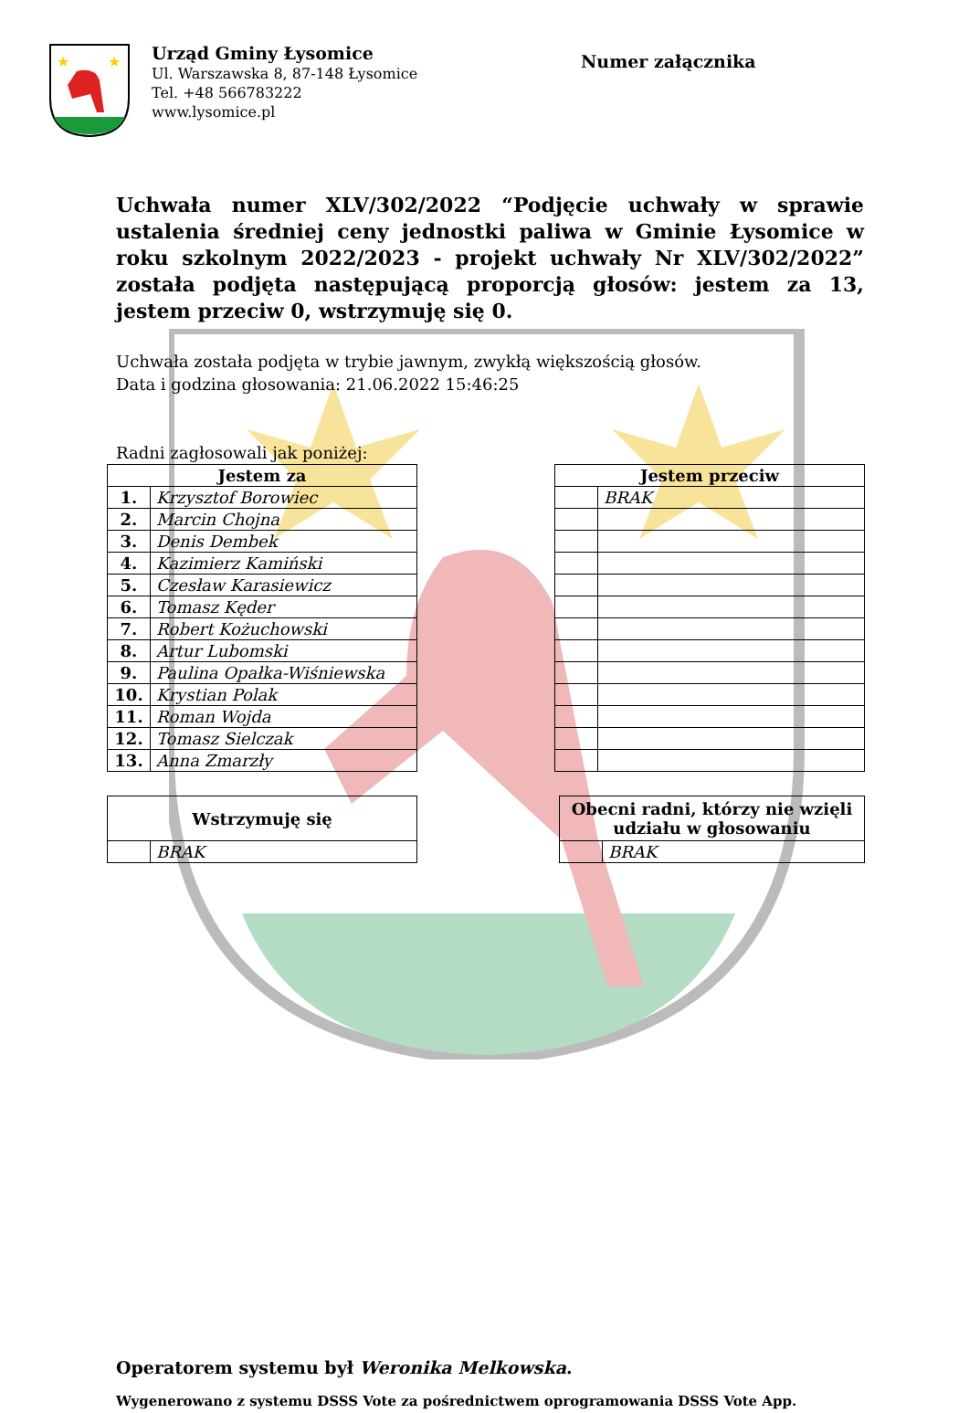★
★
Urząd Gminy Łysomice
Ul. Warszawska 8, 87-148 Łysomice
Tel. +48 566783222
www.lysomice.pl
Numer załącznika
Uchwała numer XLV/302/2022 “Podjęcie uchwały w sprawie ustalenia średniej ceny jednostki paliwa w Gminie Łysomice w roku szkolnym 2022/2023 - projekt uchwały Nr XLV/302/2022” została podjęta następującą proporcją głosów: jestem za 13, jestem przeciw 0, wstrzymuję się 0.
Uchwała została podjęta w trybie jawnym, zwykłą większością głosów.
Data i godzina głosowania: 21.06.2022 15:46:25
Radni zagłosowali jak poniżej:
| Jestem za | |
| --- | --- |
| 1. | Krzysztof Borowiec |
| 2. | Marcin Chojna |
| 3. | Denis Dembek |
| 4. | Kazimierz Kamiński |
| 5. | Czesław Karasiewicz |
| 6. | Tomasz Kęder |
| 7. | Robert Kożuchowski |
| 8. | Artur Lubomski |
| 9. | Paulina Opałka-Wiśniewska |
| 10. | Krystian Polak |
| 11. | Roman Wojda |
| 12. | Tomasz Sielczak |
| 13. | Anna Zmarzły |
| Jestem przeciw | |
| --- | --- |
| | BRAK |
| Wstrzymuję się | |
| --- | --- |
| | BRAK |
| Obecni radni, którzy nie wzięli udziału w głosowaniu | |
| --- | --- |
| | BRAK |
Operatorem systemu był Weronika Melkowska.
Wygenerowano z systemu DSSS Vote za pośrednictwem oprogramowania DSSS Vote App.